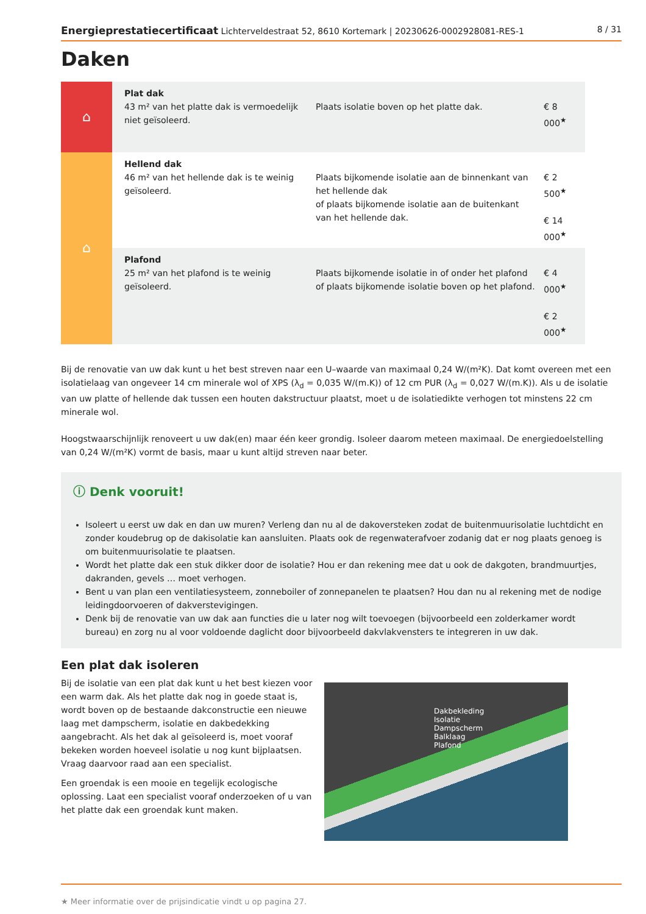Energieprestatiecertificaat Lichterveldestraat 52, 8610 Kortemark | 20230626-0002928081-RES-1 8 / 31
Daken
| ⌂ | Plat dak 43 m² van het platte dak is vermoedelijk niet geïsoleerd. | Plaats isolatie boven op het platte dak. | € 8 000<sup>★</sup> |
| ⌂ | Hellend dak 46 m² van het hellende dak is te weinig geïsoleerd. | Plaats bijkomende isolatie aan de binnenkant van het hellende dak of plaats bijkomende isolatie aan de buitenkant van het hellende dak. | € 2 500<sup>★</sup> € 14 000<sup>★</sup> |
| | Plafond 25 m² van het plafond is te weinig geïsoleerd. | Plaats bijkomende isolatie in of onder het plafond of plaats bijkomende isolatie boven op het plafond. | € 4 000<sup>★</sup> € 2 000<sup>★</sup> |
Bij de renovatie van uw dak kunt u het best streven naar een U–waarde van maximaal 0,24 W/(m²K). Dat komt overeen met een isolatielaag van ongeveer 14 cm minerale wol of XPS (λ<sub>d</sub> = 0,035 W/(m.K)) of 12 cm PUR (λ<sub>d</sub> = 0,027 W/(m.K)). Als u de isolatie van uw platte of hellende dak tussen een houten dakstructuur plaatst, moet u de isolatiedikte verhogen tot minstens 22 cm minerale wol.
Hoogstwaarschijnlijk renoveert u uw dak(en) maar één keer grondig. Isoleer daarom meteen maximaal. De energiedoelstelling van 0,24 W/(m²K) vormt de basis, maar u kunt altijd streven naar beter.
ⓘ Denk vooruit!
Isoleert u eerst uw dak en dan uw muren? Verleng dan nu al de dakoversteken zodat de buitenmuurisolatie luchtdicht en zonder koudebrug op de dakisolatie kan aansluiten. Plaats ook de regenwaterafvoer zodanig dat er nog plaats genoeg is om buitenmuurisolatie te plaatsen.
Wordt het platte dak een stuk dikker door de isolatie? Hou er dan rekening mee dat u ook de dakgoten, brandmuurtjes, dakranden, gevels … moet verhogen.
Bent u van plan een ventilatiesysteem, zonneboiler of zonnepanelen te plaatsen? Hou dan nu al rekening met de nodige leidingdoorvoeren of dakverstevigingen.
Denk bij de renovatie van uw dak aan functies die u later nog wilt toevoegen (bijvoorbeeld een zolderkamer wordt bureau) en zorg nu al voor voldoende daglicht door bijvoorbeeld dakvlakvensters te integreren in uw dak.
Een plat dak isoleren
Bij de isolatie van een plat dak kunt u het best kiezen voor een warm dak. Als het platte dak nog in goede staat is, wordt boven op de bestaande dakconstructie een nieuwe laag met dampscherm, isolatie en dakbedekking aangebracht. Als het dak al geïsoleerd is, moet vooraf bekeken worden hoeveel isolatie u nog kunt bijplaatsen. Vraag daarvoor raad aan een specialist.
Een groendak is een mooie en tegelijk ecologische oplossing. Laat een specialist vooraf onderzoeken of u van het platte dak een groendak kunt maken.
Dakbekleding
Isolatie
Dampscherm
Balklaag
Plafond
★ Meer informatie over de prijsindicatie vindt u op pagina 27.